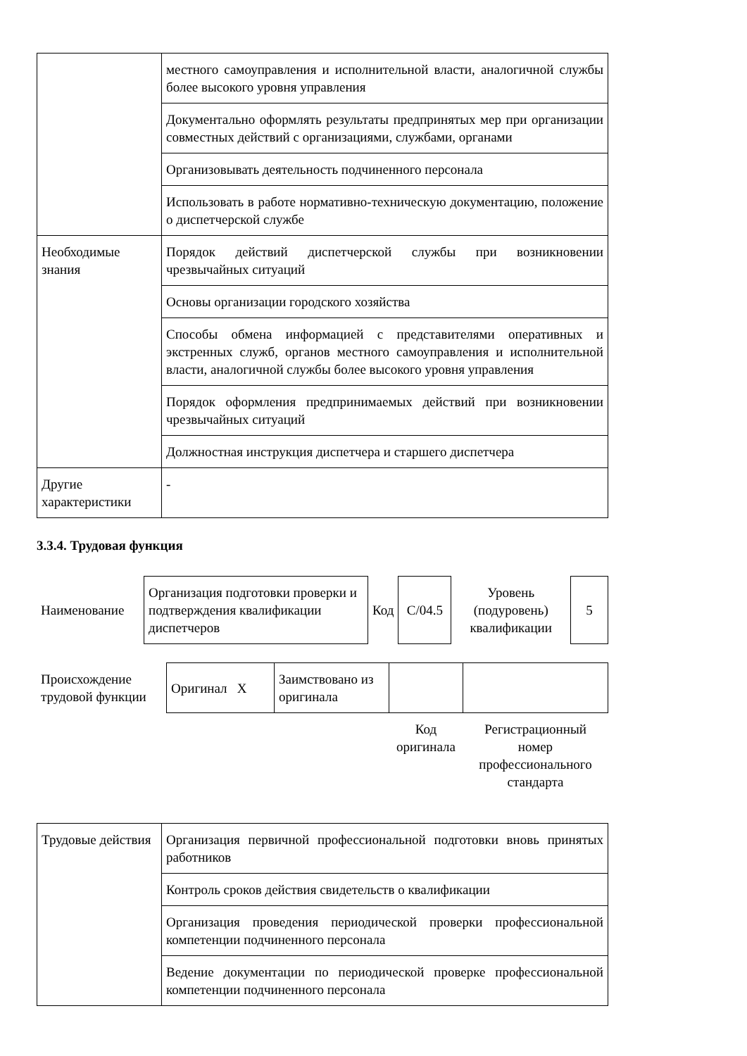| | местного самоуправления и исполнительной власти, аналогичной службы более высокого уровня управления |
| | Документально оформлять результаты предпринятых мер при организации совместных действий с организациями, службами, органами |
| | Организовывать деятельность подчиненного персонала |
| | Использовать в работе нормативно-техническую документацию, положение о диспетчерской службе |
| Необходимые знания | Порядок действий диспетчерской службы при возникновении чрезвычайных ситуаций |
| | Основы организации городского хозяйства |
| | Способы обмена информацией с представителями оперативных и экстренных служб, органов местного самоуправления и исполнительной власти, аналогичной службы более высокого уровня управления |
| | Порядок оформления предпринимаемых действий при возникновении чрезвычайных ситуаций |
| | Должностная инструкция диспетчера и старшего диспетчера |
| Другие характеристики | - |
3.3.4. Трудовая функция
| Наименование | Организация подготовки проверки и подтверждения квалификации диспетчеров | Код | C/04.5 | Уровень (подуровень) квалификации | 5 |
| Происхождение трудовой функции | Оригинал X | Заимствовано из оригинала | | |
| | | | Код оригинала | Регистрационный номер профессионального стандарта |
| Трудовые действия | Организация первичной профессиональной подготовки вновь принятых работников |
| | Контроль сроков действия свидетельств о квалификации |
| | Организация проведения периодической проверки профессиональной компетенции подчиненного персонала |
| | Ведение документации по периодической проверке профессиональной компетенции подчиненного персонала |